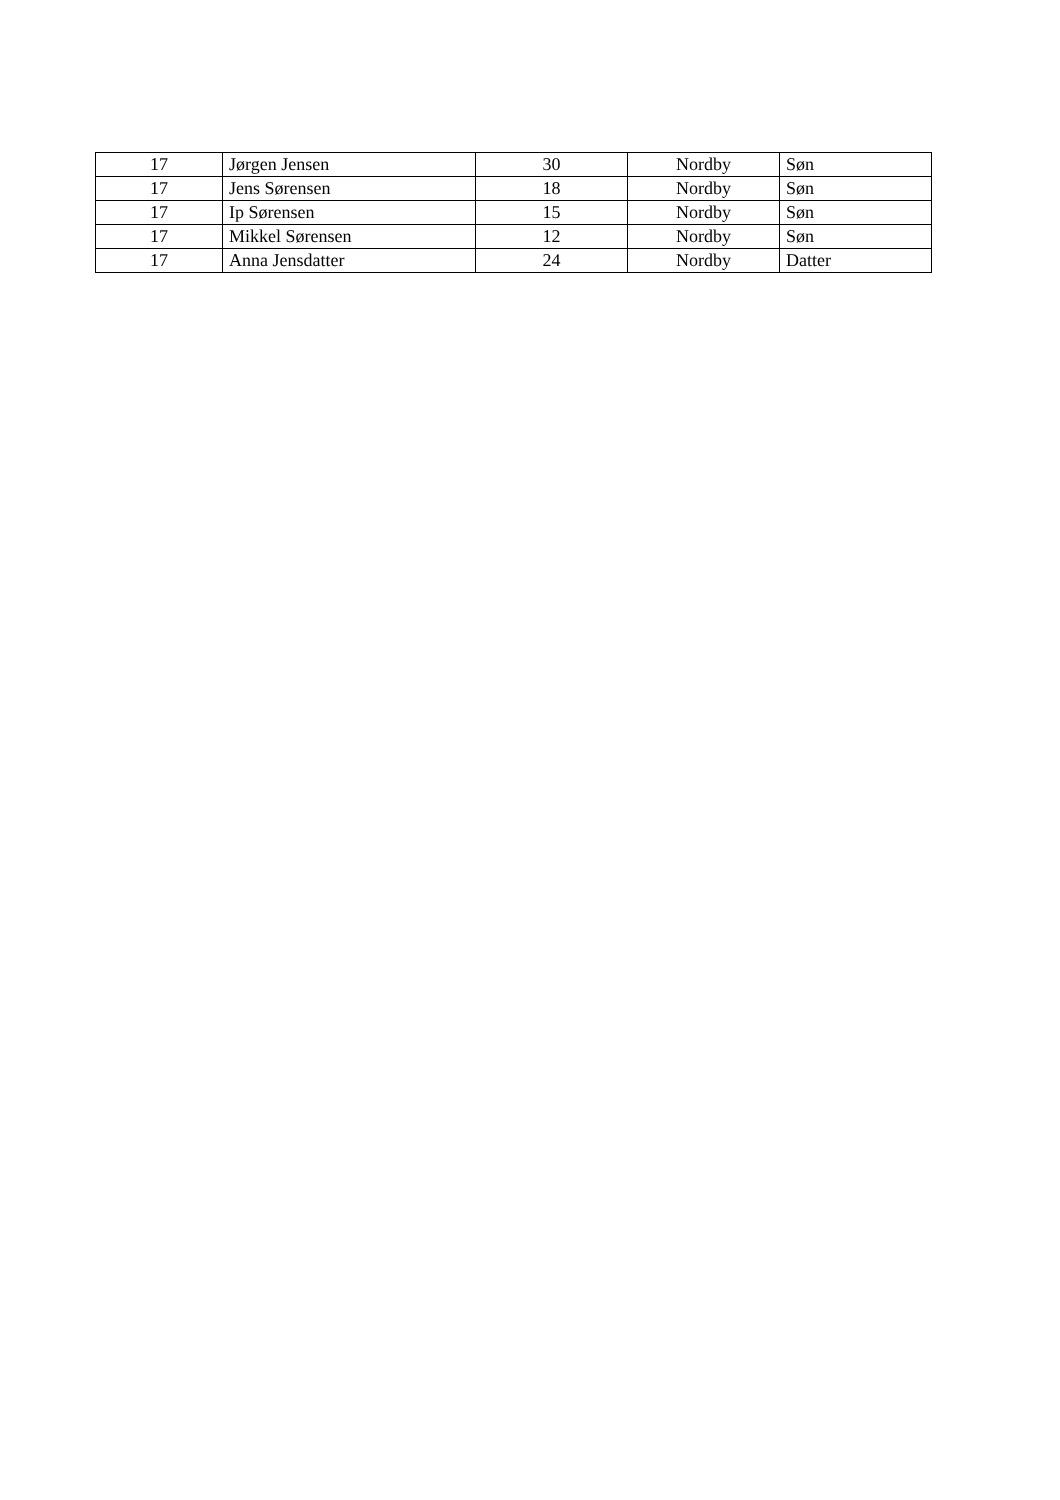| 17 | Jørgen Jensen | 30 | Nordby | Søn |
| 17 | Jens Sørensen | 18 | Nordby | Søn |
| 17 | Ip Sørensen | 15 | Nordby | Søn |
| 17 | Mikkel Sørensen | 12 | Nordby | Søn |
| 17 | Anna Jensdatter | 24 | Nordby | Datter |